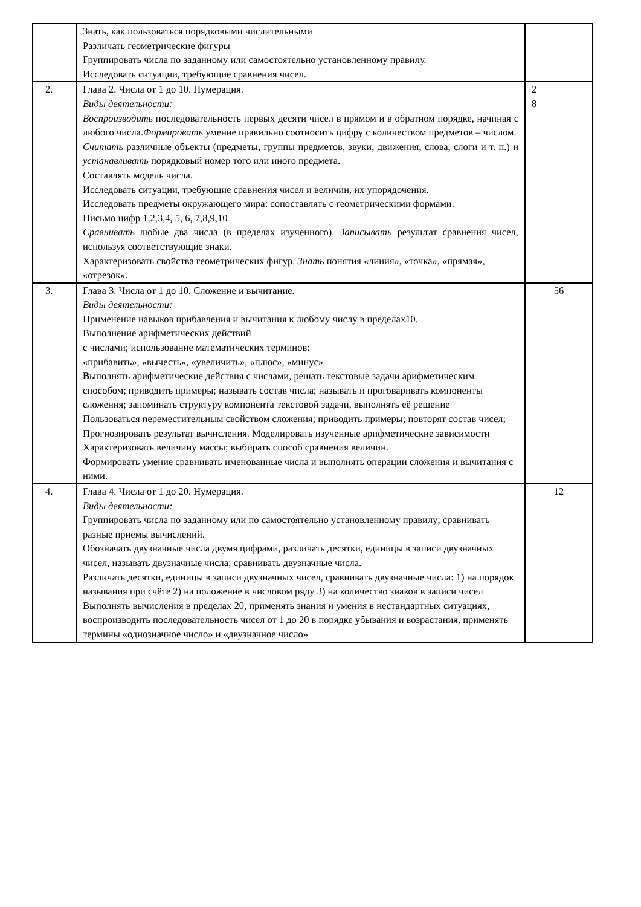| | Знать, как пользоваться порядковыми числительными Различать геометрические фигуры Группировать числа по заданному или самостоятельно установленному правилу. Исследовать ситуации, требующие сравнения чисел. | |
| 2. | Глава 2. Числа от 1 до 10. Нумерация. Виды деятельности: Воспроизводить последовательность первых десяти чисел в прямом и в обратном порядке, начиная с любого числа. Формировать умение правильно соотносить цифру с количеством предметов – числом. Считать различные объекты (предметы, группы предметов, звуки, движения, слова, слоги и т. п.) и устанавливать порядковый номер того или иного предмета. Составлять модель числа. Исследовать ситуации, требующие сравнения чисел и величин, их упорядочения. Исследовать предметы окружающего мира: сопоставлять с геометрическими формами. Письмо цифр 1,2,3,4, 5, 6, 7,8,9,10 Сравнивать любые два числа (в пределах изученного). Записывать результат сравнения чисел, используя соответствующие знаки. Характеризовать свойства геометрических фигур. Знать понятия «линия», «точка», «прямая», «отрезок». | 2 8 |
| 3. | Глава 3. Числа от 1 до 10. Сложение и вычитание. Виды деятельности: Применение навыков прибавления и вычитания к любому числу в пределах10. Выполнение арифметических действий с числами; использование математических терминов: «прибавить», «вычесть», «увеличить», «плюс», «минус» В ыполнять арифметические действия с числами, решать текстовые задачи арифметическим способом; приводить примеры; называть состав числа; называть и проговаривать компоненты сложения; запоминать структуру компонента текстовой задачи, выполнять её решение Пользоваться переместительным свойством сложения; приводить примеры; повторят состав чисел; Прогнозировать результат вычисления. Моделировать изученные арифметические зависимости Характеризовать величину массы; выбирать способ сравнения величин. Формировать умение сравнивать именованные числа и выполнять операции сложения и вычитания с ними. | 56 |
| 4. | Глава 4. Числа от 1 до 20. Нумерация. Виды деятельности: Группировать числа по заданному или по самостоятельно установленному правилу; сравнивать разные приёмы вычислений. Обозначать двузначные числа двумя цифрами, различать десятки, единицы в записи двузначных чисел, называть двузначные числа; сравнивать двузначные числа. Различать десятки, единицы в записи двузначных чисел, сравнивать двузначные числа: 1) на порядок называния при счёте 2) на положение в числовом ряду 3) на количество знаков в записи чисел Выполнять вычисления в пределах 20, применять знания и умения в нестандартных ситуациях, воспроизводить последовательность чисел от 1 до 20 в порядке убывания и возрастания, применять термины «однозначное число» и «двузначное число» | 12 |